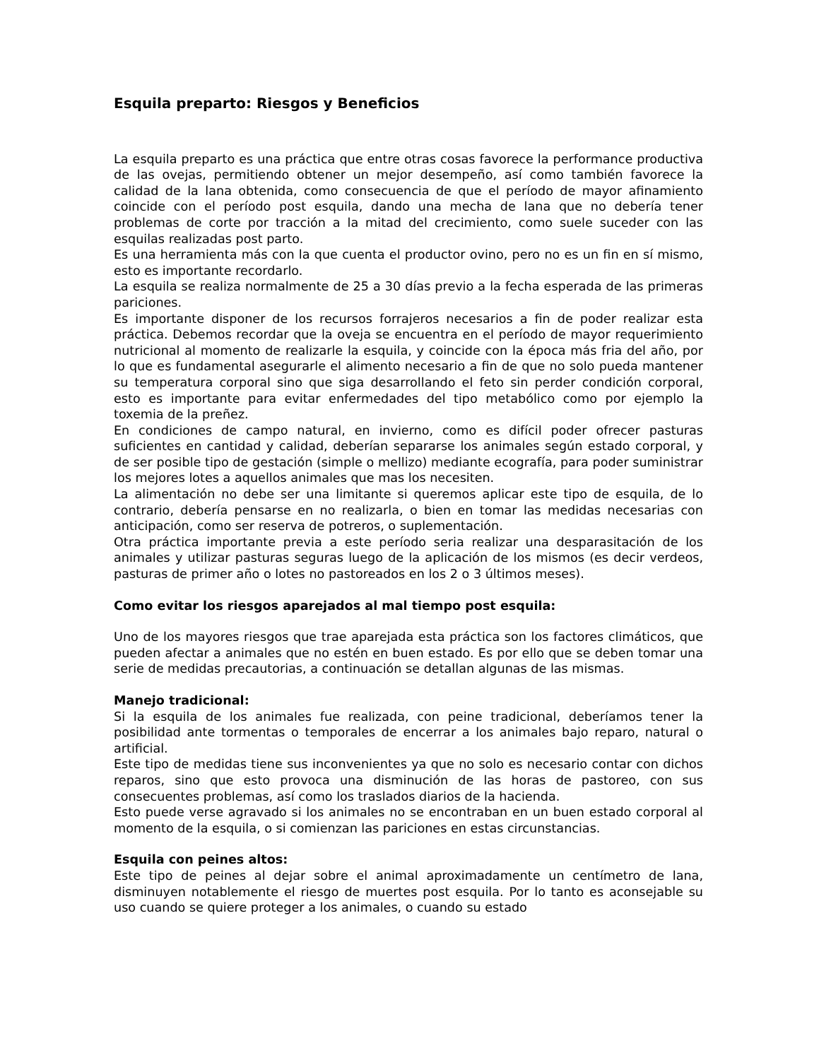Esquila preparto: Riesgos y Beneficios
La esquila preparto es una práctica que entre otras cosas favorece la performance productiva de las ovejas, permitiendo obtener un mejor desempeño, así como también favorece la calidad de la lana obtenida, como consecuencia de que el período de mayor afinamiento coincide con el período post esquila, dando una mecha de lana que no debería tener problemas de corte por tracción a la mitad del crecimiento, como suele suceder con las esquilas realizadas post parto.
Es una herramienta más con la que cuenta el productor ovino, pero no es un fin en sí mismo, esto es importante recordarlo.
La esquila se realiza normalmente de 25 a 30 días previo a la fecha esperada de las primeras pariciones.
Es importante disponer de los recursos forrajeros necesarios a fin de poder realizar esta práctica. Debemos recordar que la oveja se encuentra en el período de mayor requerimiento nutricional al momento de realizarle la esquila, y coincide con la época más fria del año, por lo que es fundamental asegurarle el alimento necesario a fin de que no solo pueda mantener su temperatura corporal sino que siga desarrollando el feto sin perder condición corporal, esto es importante para evitar enfermedades del tipo metabólico como por ejemplo la toxemia de la preñez.
En condiciones de campo natural, en invierno, como es difícil poder ofrecer pasturas suficientes en cantidad y calidad, deberían separarse los animales según estado corporal, y de ser posible tipo de gestación (simple o mellizo) mediante ecografía, para poder suministrar los mejores lotes a aquellos animales que mas los necesiten.
La alimentación no debe ser una limitante si queremos aplicar este tipo de esquila, de lo contrario, debería pensarse en no realizarla, o bien en tomar las medidas necesarias con anticipación, como ser reserva de potreros, o suplementación.
Otra práctica importante previa a este período seria realizar una desparasitación de los animales y utilizar pasturas seguras luego de la aplicación de los mismos (es decir verdeos, pasturas de primer año o lotes no pastoreados en los 2 o 3 últimos meses).
Como evitar los riesgos aparejados al mal tiempo post esquila:
Uno de los mayores riesgos que trae aparejada esta práctica son los factores climáticos, que pueden afectar a animales que no estén en buen estado. Es por ello que se deben tomar una serie de medidas precautorias, a continuación se detallan algunas de las mismas.
Manejo tradicional:
Si la esquila de los animales fue realizada, con peine tradicional, deberíamos tener la posibilidad ante tormentas o temporales de encerrar a los animales bajo reparo, natural o artificial.
Este tipo de medidas tiene sus inconvenientes ya que no solo es necesario contar con dichos reparos, sino que esto provoca una disminución de las horas de pastoreo, con sus consecuentes problemas, así como los traslados diarios de la hacienda.
Esto puede verse agravado si los animales no se encontraban en un buen estado corporal al momento de la esquila, o si comienzan las pariciones en estas circunstancias.
Esquila con peines altos:
Este tipo de peines al dejar sobre el animal aproximadamente un centímetro de lana, disminuyen notablemente el riesgo de muertes post esquila. Por lo tanto es aconsejable su uso cuando se quiere proteger a los animales, o cuando su estado